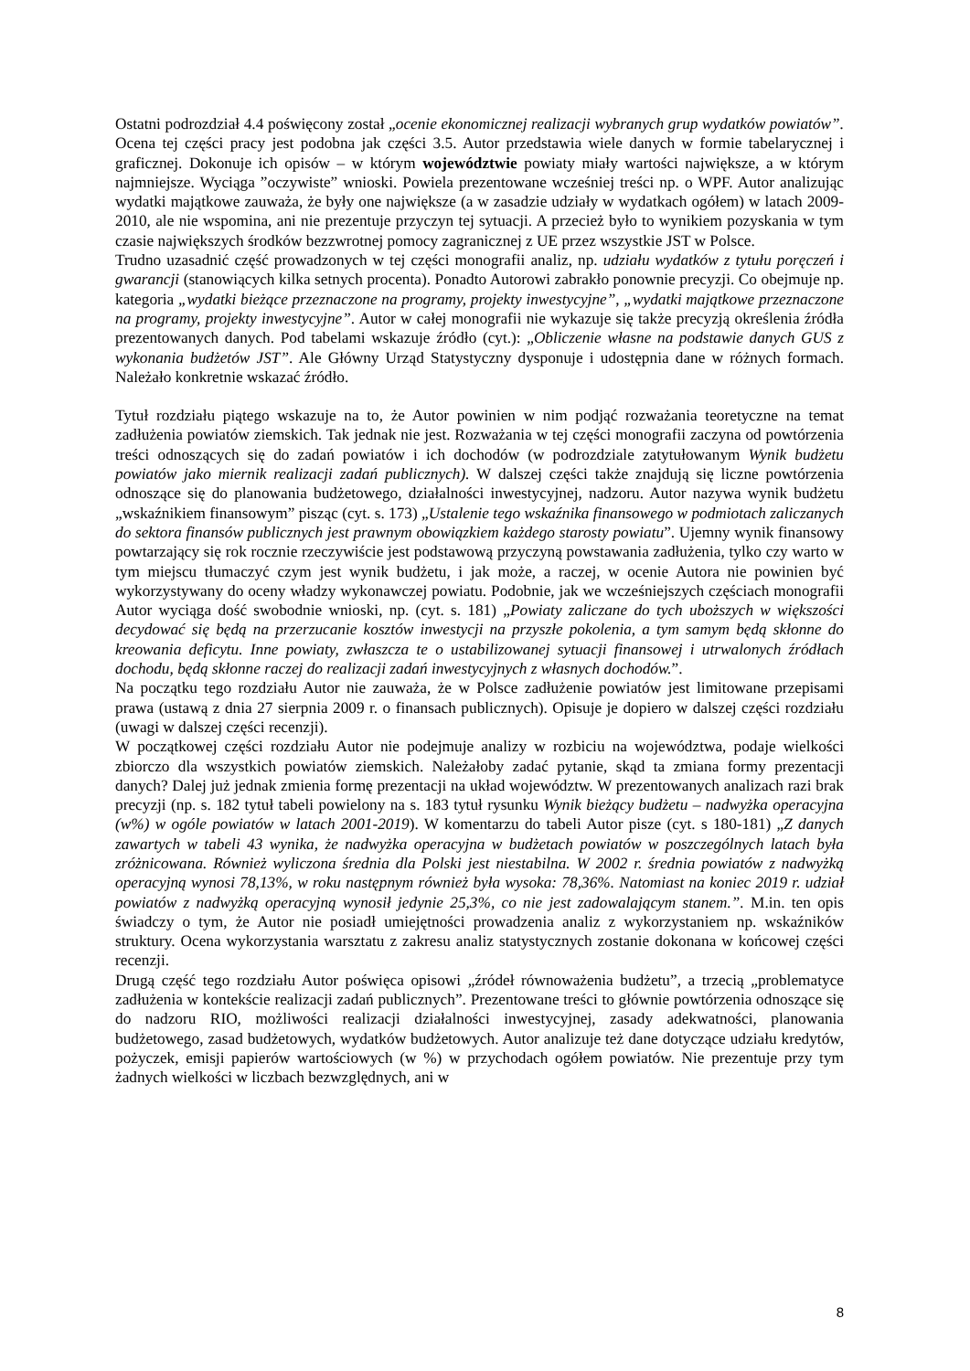Ostatni podrozdział 4.4 poświęcony został „ocenie ekonomicznej realizacji wybranych grup wydatków powiatów”. Ocena tej części pracy jest podobna jak części 3.5. Autor przedstawia wiele danych w formie tabelarycznej i graficznej. Dokonuje ich opisów – w którym województwie powiaty miały wartości największe, a w którym najmniejsze. Wyciąga ”oczywiste” wnioski. Powiela prezentowane wcześniej treści np. o WPF. Autor analizując wydatki majątkowe zauważa, że były one największe (a w zasadzie udziały w wydatkach ogółem) w latach 2009-2010, ale nie wspomina, ani nie prezentuje przyczyn tej sytuacji. A przecież było to wynikiem pozyskania w tym czasie największych środków bezzwrotnej pomocy zagranicznej z UE przez wszystkie JST w Polsce.
Trudno uzasadnić część prowadzonych w tej części monografii analiz, np. udziału wydatków z tytułu poręczeń i gwarancji (stanowiących kilka setnych procenta). Ponadto Autorowi zabrakło ponownie precyzji. Co obejmuje np. kategoria „wydatki bieżące przeznaczone na programy, projekty inwestycyjne”, „wydatki majątkowe przeznaczone na programy, projekty inwestycyjne”. Autor w całej monografii nie wykazuje się także precyzją określenia źródła prezentowanych danych. Pod tabelami wskazuje źródło (cyt.): „Obliczenie własne na podstawie danych GUS z wykonania budżetów JST”. Ale Główny Urząd Statystyczny dysponuje i udostępnia dane w różnych formach. Należało konkretnie wskazać źródło.
Tytuł rozdziału piątego wskazuje na to, że Autor powinien w nim podjąć rozważania teoretyczne na temat zadłużenia powiatów ziemskich. Tak jednak nie jest. Rozważania w tej części monografii zaczyna od powtórzenia treści odnoszących się do zadań powiatów i ich dochodów (w podrozdziale zatytułowanym Wynik budżetu powiatów jako miernik realizacji zadań publicznych). W dalszej części także znajdują się liczne powtórzenia odnoszące się do planowania budżetowego, działalności inwestycyjnej, nadzoru. Autor nazywa wynik budżetu „wskaźnikiem finansowym” pisząc (cyt. s. 173) „Ustalenie tego wskaźnika finansowego w podmiotach zaliczanych do sektora finansów publicznych jest prawnym obowiązkiem każdego starosty powiatu”. Ujemny wynik finansowy powtarzający się rok rocznie rzeczywiście jest podstawową przyczyną powstawania zadłużenia, tylko czy warto w tym miejscu tłumaczyć czym jest wynik budżetu, i jak może, a raczej, w ocenie Autora nie powinien być wykorzystywany do oceny władzy wykonawczej powiatu. Podobnie, jak we wcześniejszych częściach monografii Autor wyciąga dość swobodnie wnioski, np. (cyt. s. 181) „Powiaty zaliczane do tych uboższych w większości decydować się będą na przerzucanie kosztów inwestycji na przyszłe pokolenia, a tym samym będą skłonne do kreowania deficytu. Inne powiaty, zwłaszcza te o ustabilizowanej sytuacji finansowej i utrwalonych źródłach dochodu, będą skłonne raczej do realizacji zadań inwestycyjnych z własnych dochodów.”.
Na początku tego rozdziału Autor nie zauważa, że w Polsce zadłużenie powiatów jest limitowane przepisami prawa (ustawą z dnia 27 sierpnia 2009 r. o finansach publicznych). Opisuje je dopiero w dalszej części rozdziału (uwagi w dalszej części recenzji).
W początkowej części rozdziału Autor nie podejmuje analizy w rozbiciu na województwa, podaje wielkości zbiorczo dla wszystkich powiatów ziemskich. Należałoby zadać pytanie, skąd ta zmiana formy prezentacji danych? Dalej już jednak zmienia formę prezentacji na układ województw. W prezentowanych analizach razi brak precyzji (np. s. 182 tytuł tabeli powielony na s. 183 tytuł rysunku Wynik bieżący budżetu – nadwyżka operacyjna (w%) w ogóle powiatów w latach 2001-2019). W komentarzu do tabeli Autor pisze (cyt. s 180-181) „Z danych zawartych w tabeli 43 wynika, że nadwyżka operacyjna w budżetach powiatów w poszczególnych latach była zróżnicowana. Również wyliczona średnia dla Polski jest niestabilna. W 2002 r. średnia powiatów z nadwyżką operacyjną wynosi 78,13%, w roku następnym również była wysoka: 78,36%. Natomiast na koniec 2019 r. udział powiatów z nadwyżką operacyjną wynosił jedynie 25,3%, co nie jest zadowalającym stanem.”. M.in. ten opis świadczy o tym, że Autor nie posiadł umiejętności prowadzenia analiz z wykorzystaniem np. wskaźników struktury. Ocena wykorzystania warsztatu z zakresu analiz statystycznych zostanie dokonana w końcowej części recenzji.
Drugą część tego rozdziału Autor poświęca opisowi „źródeł równoważenia budżetu”, a trzecią „problematyce zadłużenia w kontekście realizacji zadań publicznych”. Prezentowane treści to głównie powtórzenia odnoszące się do nadzoru RIO, możliwości realizacji działalności inwestycyjnej, zasady adekwatności, planowania budżetowego, zasad budżetowych, wydatków budżetowych. Autor analizuje też dane dotyczące udziału kredytów, pożyczek, emisji papierów wartościowych (w %) w przychodach ogółem powiatów. Nie prezentuje przy tym żadnych wielkości w liczbach bezwzględnych, ani w
8